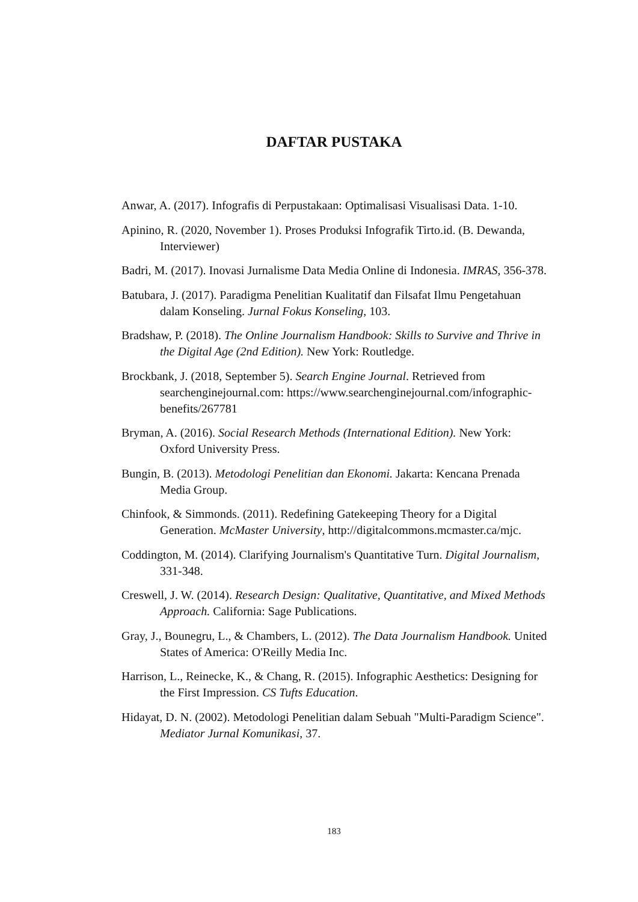DAFTAR PUSTAKA
Anwar, A. (2017). Infografis di Perpustakaan: Optimalisasi Visualisasi Data. 1-10.
Apinino, R. (2020, November 1). Proses Produksi Infografik Tirto.id. (B. Dewanda, Interviewer)
Badri, M. (2017). Inovasi Jurnalisme Data Media Online di Indonesia. IMRAS, 356-378.
Batubara, J. (2017). Paradigma Penelitian Kualitatif dan Filsafat Ilmu Pengetahuan dalam Konseling. Jurnal Fokus Konseling, 103.
Bradshaw, P. (2018). The Online Journalism Handbook: Skills to Survive and Thrive in the Digital Age (2nd Edition). New York: Routledge.
Brockbank, J. (2018, September 5). Search Engine Journal. Retrieved from searchenginejournal.com: https://www.searchenginejournal.com/infographic-benefits/267781
Bryman, A. (2016). Social Research Methods (International Edition). New York: Oxford University Press.
Bungin, B. (2013). Metodologi Penelitian dan Ekonomi. Jakarta: Kencana Prenada Media Group.
Chinfook, & Simmonds. (2011). Redefining Gatekeeping Theory for a Digital Generation. McMaster University, http://digitalcommons.mcmaster.ca/mjc.
Coddington, M. (2014). Clarifying Journalism's Quantitative Turn. Digital Journalism, 331-348.
Creswell, J. W. (2014). Research Design: Qualitative, Quantitative, and Mixed Methods Approach. California: Sage Publications.
Gray, J., Bounegru, L., & Chambers, L. (2012). The Data Journalism Handbook. United States of America: O'Reilly Media Inc.
Harrison, L., Reinecke, K., & Chang, R. (2015). Infographic Aesthetics: Designing for the First Impression. CS Tufts Education.
Hidayat, D. N. (2002). Metodologi Penelitian dalam Sebuah "Multi-Paradigm Science". Mediator Jurnal Komunikasi, 37.
183